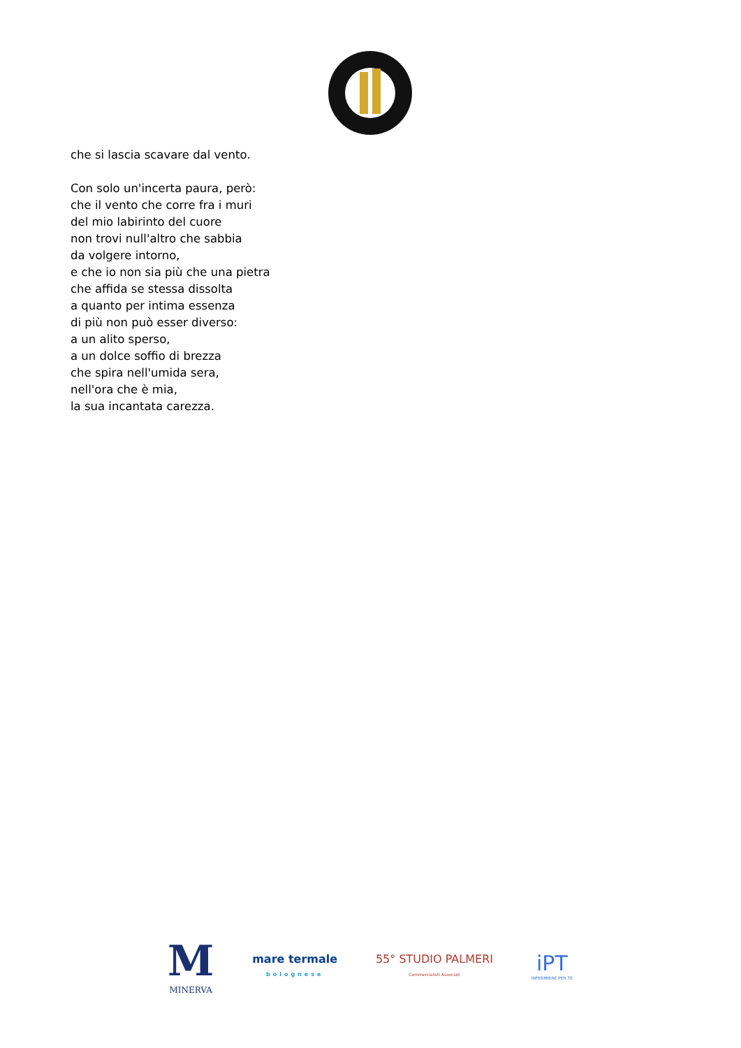che si lascia scavare dal vento.
Con solo un'incerta paura, però:
che il vento che corre fra i muri
del mio labirinto del cuore
non trovi null'altro che sabbia
da volgere intorno,
e che io non sia più che una pietra
che affida se stessa dissolta
a quanto per intima essenza
di più non può esser diverso:
a un alito sperso,
a un dolce soffio di brezza
che spira nell'umida sera,
nell'ora che è mia,
la sua incantata carezza.
M
MINERVA
mare termale
bolognese
55° STUDIO PALMERI
Commercialisti Associati
iPT
INFERMIERE PER TE